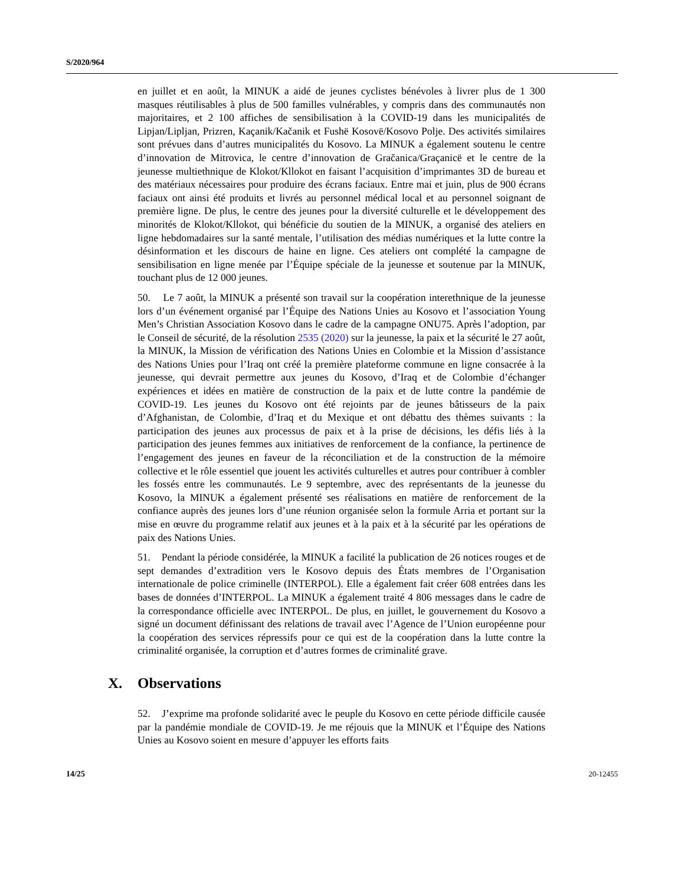S/2020/964
en juillet et en août, la MINUK a aidé de jeunes cyclistes bénévoles à livrer plus de 1 300 masques réutilisables à plus de 500 familles vulnérables, y compris dans des communautés non majoritaires, et 2 100 affiches de sensibilisation à la COVID-19 dans les municipalités de Lipjan/Lipljan, Prizren, Kaçanik/Kačanik et Fushë Kosovë/Kosovo Polje. Des activités similaires sont prévues dans d’autres municipalités du Kosovo. La MINUK a également soutenu le centre d’innovation de Mitrovica, le centre d’innovation de Gračanica/Graçanicë et le centre de la jeunesse multiethnique de Klokot/Kllokot en faisant l’acquisition d’imprimantes 3D de bureau et des matériaux nécessaires pour produire des écrans faciaux. Entre mai et juin, plus de 900 écrans faciaux ont ainsi été produits et livrés au personnel médical local et au personnel soignant de première ligne. De plus, le centre des jeunes pour la diversité culturelle et le développement des minorités de Klokot/Kllokot, qui bénéficie du soutien de la MINUK, a organisé des ateliers en ligne hebdomadaires sur la santé mentale, l’utilisation des médias numériques et la lutte contre la désinformation et les discours de haine en ligne. Ces ateliers ont complété la campagne de sensibilisation en ligne menée par l’Équipe spéciale de la jeunesse et soutenue par la MINUK, touchant plus de 12 000 jeunes.
50. Le 7 août, la MINUK a présenté son travail sur la coopération interethnique de la jeunesse lors d’un événement organisé par l’Équipe des Nations Unies au Kosovo et l’association Young Men’s Christian Association Kosovo dans le cadre de la campagne ONU75. Après l’adoption, par le Conseil de sécurité, de la résolution 2535 (2020) sur la jeunesse, la paix et la sécurité le 27 août, la MINUK, la Mission de vérification des Nations Unies en Colombie et la Mission d’assistance des Nations Unies pour l’Iraq ont créé la première plateforme commune en ligne consacrée à la jeunesse, qui devrait permettre aux jeunes du Kosovo, d’Iraq et de Colombie d’échanger expériences et idées en matière de construction de la paix et de lutte contre la pandémie de COVID-19. Les jeunes du Kosovo ont été rejoints par de jeunes bâtisseurs de la paix d’Afghanistan, de Colombie, d’Iraq et du Mexique et ont débattu des thèmes suivants : la participation des jeunes aux processus de paix et à la prise de décisions, les défis liés à la participation des jeunes femmes aux initiatives de renforcement de la confiance, la pertinence de l’engagement des jeunes en faveur de la réconciliation et de la construction de la mémoire collective et le rôle essentiel que jouent les activités culturelles et autres pour contribuer à combler les fossés entre les communautés. Le 9 septembre, avec des représentants de la jeunesse du Kosovo, la MINUK a également présenté ses réalisations en matière de renforcement de la confiance auprès des jeunes lors d’une réunion organisée selon la formule Arria et portant sur la mise en œuvre du programme relatif aux jeunes et à la paix et à la sécurité par les opérations de paix des Nations Unies.
51. Pendant la période considérée, la MINUK a facilité la publication de 26 notices rouges et de sept demandes d’extradition vers le Kosovo depuis des États membres de l’Organisation internationale de police criminelle (INTERPOL). Elle a également fait créer 608 entrées dans les bases de données d’INTERPOL. La MINUK a également traité 4 806 messages dans le cadre de la correspondance officielle avec INTERPOL. De plus, en juillet, le gouvernement du Kosovo a signé un document définissant des relations de travail avec l’Agence de l’Union européenne pour la coopération des services répressifs pour ce qui est de la coopération dans la lutte contre la criminalité organisée, la corruption et d’autres formes de criminalité grave.
X. Observations
52. J’exprime ma profonde solidarité avec le peuple du Kosovo en cette période difficile causée par la pandémie mondiale de COVID-19. Je me réjouis que la MINUK et l’Équipe des Nations Unies au Kosovo soient en mesure d’appuyer les efforts faits
14/25 20-12455